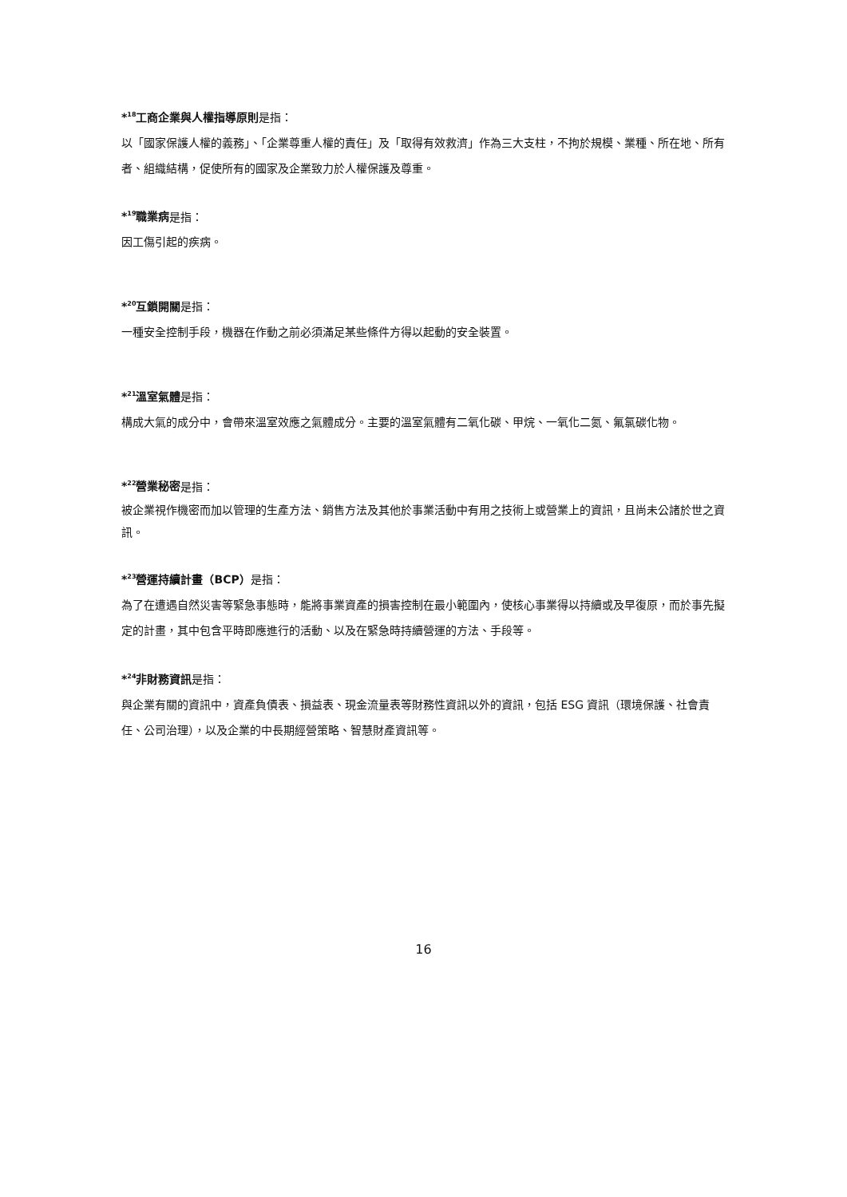*<sup>18</sup>工商企業與人權指導原則是指：
以「國家保護人權的義務」、「企業尊重人權的責任」及「取得有效救濟」作為三大支柱，不拘於規模、業種、所在地、所有者、組織結構，促使所有的國家及企業致力於人權保護及尊重。
*<sup>19</sup>職業病是指：
因工傷引起的疾病。
*<sup>20</sup>互鎖開關是指：
一種安全控制手段，機器在作動之前必須滿足某些條件方得以起動的安全裝置。
*<sup>21</sup>溫室氣體是指：
構成大氣的成分中，會帶來溫室效應之氣體成分。主要的溫室氣體有二氧化碳、甲烷、一氧化二氮、氟氯碳化物。
*<sup>22</sup>營業秘密是指：
被企業視作機密而加以管理的生產方法、銷售方法及其他於事業活動中有用之技術上或營業上的資訊，且尚未公諸於世之資訊。
*<sup>23</sup>營運持續計畫（BCP）是指：
為了在遭遇自然災害等緊急事態時，能將事業資產的損害控制在最小範圍內，使核心事業得以持續或及早復原，而於事先擬定的計畫，其中包含平時即應進行的活動、以及在緊急時持續營運的方法、手段等。
*<sup>24</sup>非財務資訊是指：
與企業有關的資訊中，資產負債表、損益表、現金流量表等財務性資訊以外的資訊，包括 ESG 資訊（環境保護、社會責任、公司治理），以及企業的中長期經營策略、智慧財產資訊等。
16